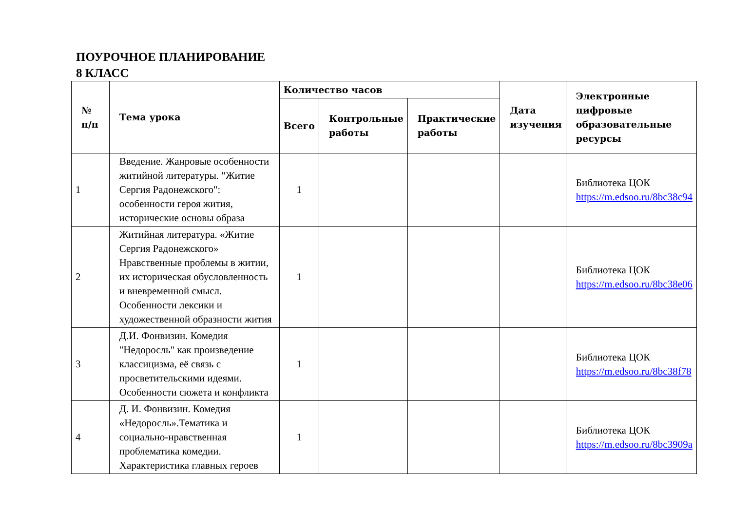ПОУРОЧНОЕ ПЛАНИРОВАНИЕ
8 КЛАСС
| № п/п | Тема урока | Количество часов | | | Дата изучения | Электронные цифровые образовательные ресурсы |
| --- | --- | --- | --- | --- | --- | --- |
| | | Всего | Контрольные работы | Практические работы | | |
| 1 | Введение. Жанровые особенности житийной литературы. "Житие Сергия Радонежского": особенности героя жития, исторические основы образа | 1 | | | | Библиотека ЦОК https://m.edsoo.ru/8bc38c94 |
| 2 | Житийная литература. «Житие Сергия Радонежского» Нравственные проблемы в житии, их историческая обусловленность и вневременной смысл. Особенности лексики и художественной образности жития | 1 | | | | Библиотека ЦОК https://m.edsoo.ru/8bc38e06 |
| 3 | Д.И. Фонвизин. Комедия "Недоросль" как произведение классицизма, её связь с просветительскими идеями. Особенности сюжета и конфликта | 1 | | | | Библиотека ЦОК https://m.edsoo.ru/8bc38f78 |
| 4 | Д. И. Фонвизин. Комедия «Недоросль».Тематика и социально-нравственная проблематика комедии. Характеристика главных героев | 1 | | | | Библиотека ЦОК https://m.edsoo.ru/8bc3909a |